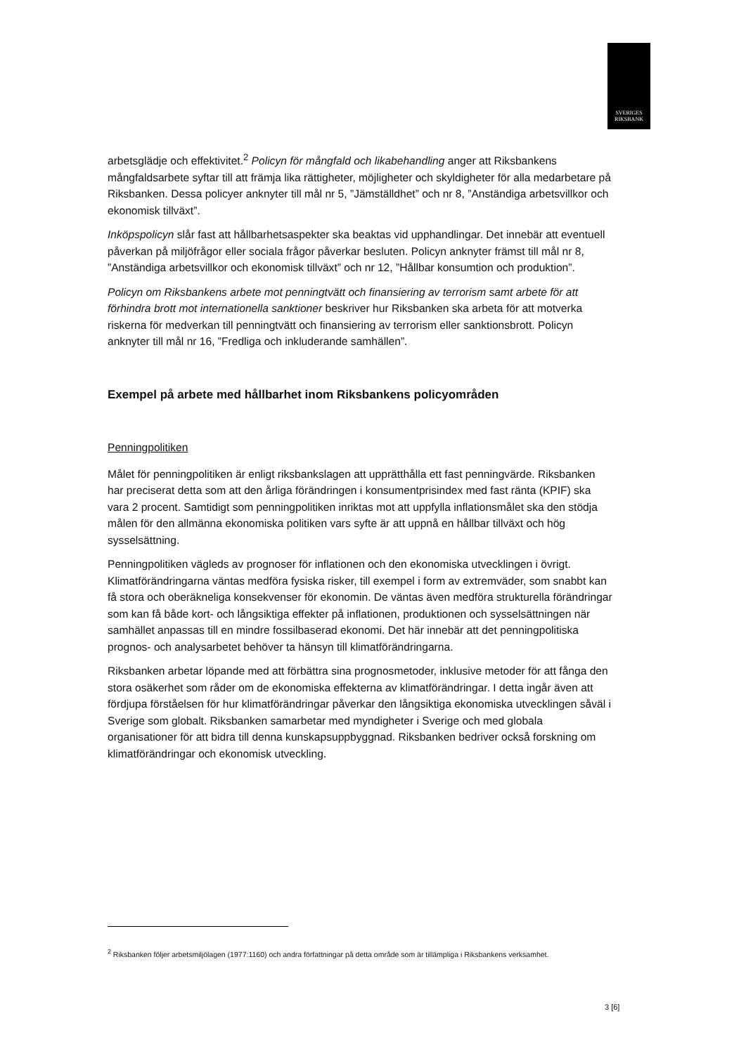SVERIGES
RIKSBANK
arbetsglädje och effektivitet.<sup>2</sup> Policyn för mångfald och likabehandling anger att Riksbankens mångfaldsarbete syftar till att främja lika rättigheter, möjligheter och skyldigheter för alla medarbetare på Riksbanken. Dessa policyer anknyter till mål nr 5, ”Jämställdhet” och nr 8, ”Anständiga arbetsvillkor och ekonomisk tillväxt”.
Inköpspolicyn slår fast att hållbarhetsaspekter ska beaktas vid upphandlingar. Det innebär att eventuell påverkan på miljöfrågor eller sociala frågor påverkar besluten. Policyn anknyter främst till mål nr 8, ”Anständiga arbetsvillkor och ekonomisk tillväxt” och nr 12, ”Hållbar konsumtion och produktion”.
Policyn om Riksbankens arbete mot penningtvätt och finansiering av terrorism samt arbete för att förhindra brott mot internationella sanktioner beskriver hur Riksbanken ska arbeta för att motverka riskerna för medverkan till penningtvätt och finansiering av terrorism eller sanktionsbrott. Policyn anknyter till mål nr 16, ”Fredliga och inkluderande samhällen”.
Exempel på arbete med hållbarhet inom Riksbankens policyområden
Penningpolitiken
Målet för penningpolitiken är enligt riksbankslagen att upprätthålla ett fast penningvärde. Riksbanken har preciserat detta som att den årliga förändringen i konsumentprisindex med fast ränta (KPIF) ska vara 2 procent. Samtidigt som penningpolitiken inriktas mot att uppfylla inflationsmålet ska den stödja målen för den allmänna ekonomiska politiken vars syfte är att uppnå en hållbar tillväxt och hög sysselsättning.
Penningpolitiken vägleds av prognoser för inflationen och den ekonomiska utvecklingen i övrigt. Klimatförändringarna väntas medföra fysiska risker, till exempel i form av extremväder, som snabbt kan få stora och oberäkneliga konsekvenser för ekonomin. De väntas även medföra strukturella förändringar som kan få både kort- och långsiktiga effekter på inflationen, produktionen och sysselsättningen när samhället anpassas till en mindre fossilbaserad ekonomi. Det här innebär att det penningpolitiska prognos- och analysarbetet behöver ta hänsyn till klimatförändringarna.
Riksbanken arbetar löpande med att förbättra sina prognosmetoder, inklusive metoder för att fånga den stora osäkerhet som råder om de ekonomiska effekterna av klimatförändringar. I detta ingår även att fördjupa förståelsen för hur klimatförändringar påverkar den långsiktiga ekonomiska utvecklingen såväl i Sverige som globalt. Riksbanken samarbetar med myndigheter i Sverige och med globala organisationer för att bidra till denna kunskapsuppbyggnad. Riksbanken bedriver också forskning om klimatförändringar och ekonomisk utveckling.
<sup>2</sup> Riksbanken följer arbetsmiljölagen (1977:1160) och andra författningar på detta område som är tillämpliga i Riksbankens verksamhet.
3 [6]